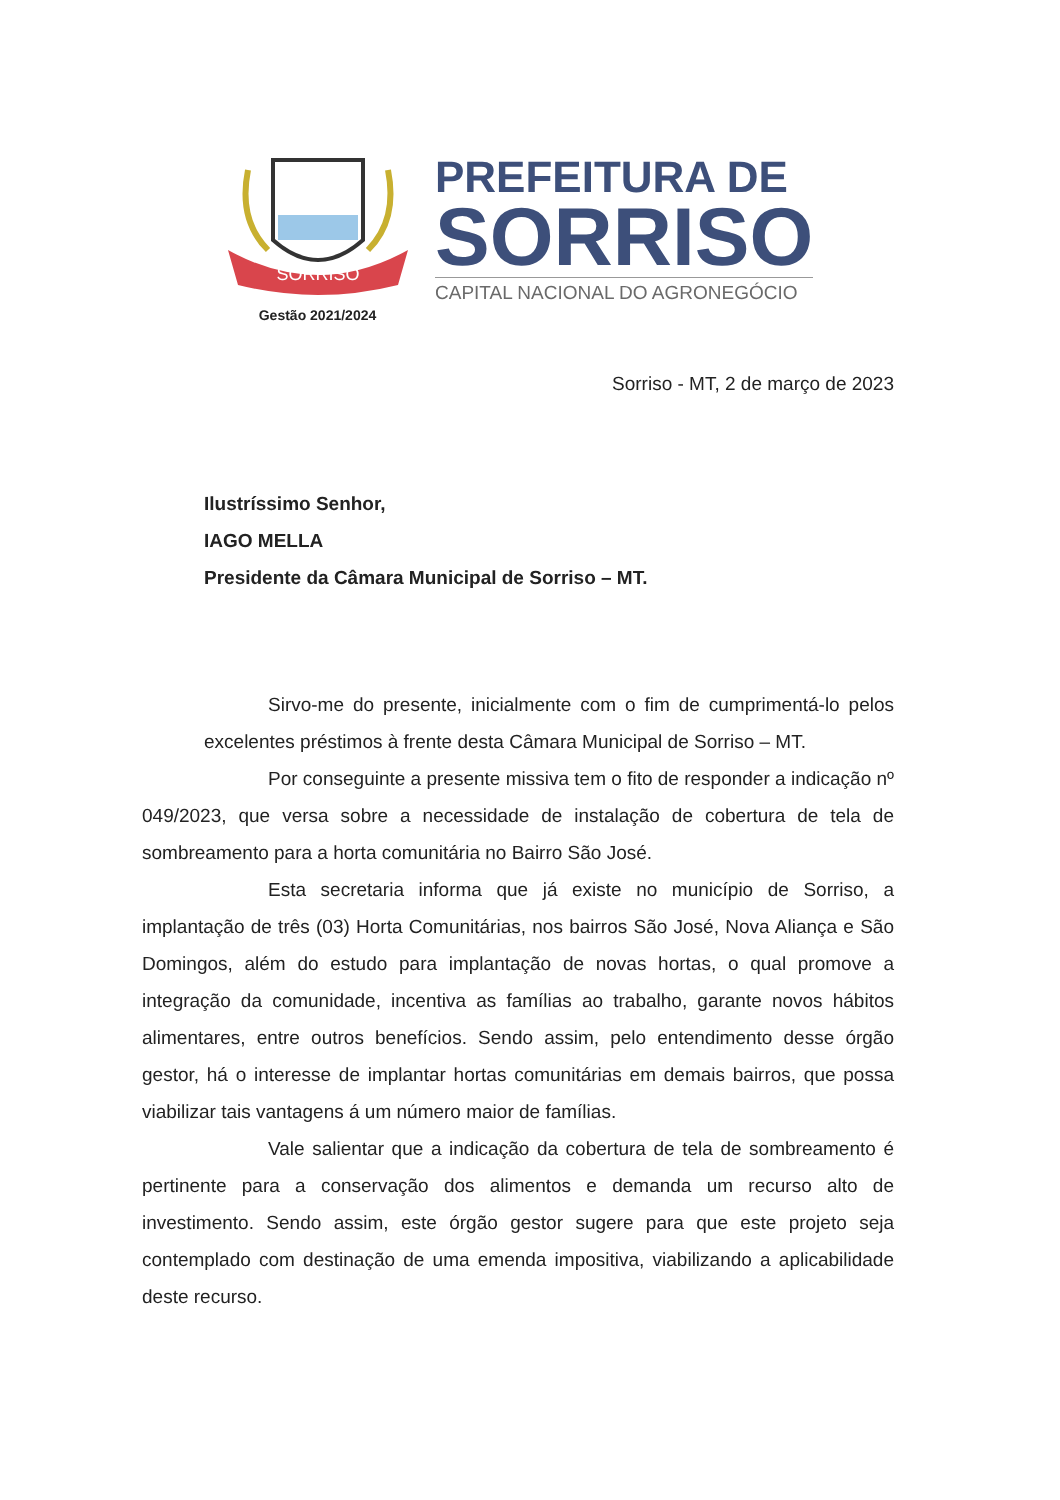SORRISO
Gestão 2021/2024
PREFEITURA DE
SORRISO
CAPITAL NACIONAL DO AGRONEGÓCIO
Sorriso - MT, 2 de março de 2023
Ilustríssimo Senhor,
IAGO MELLA
Presidente da Câmara Municipal de Sorriso – MT.
Sirvo-me do presente, inicialmente com o fim de cumprimentá-lo pelos excelentes préstimos à frente desta Câmara Municipal de Sorriso – MT.
Por conseguinte a presente missiva tem o fito de responder a indicação nº 049/2023, que versa sobre a necessidade de instalação de cobertura de tela de sombreamento para a horta comunitária no Bairro São José.
Esta secretaria informa que já existe no município de Sorriso, a implantação de três (03) Horta Comunitárias, nos bairros São José, Nova Aliança e São Domingos, além do estudo para implantação de novas hortas, o qual promove a integração da comunidade, incentiva as famílias ao trabalho, garante novos hábitos alimentares, entre outros benefícios. Sendo assim, pelo entendimento desse órgão gestor, há o interesse de implantar hortas comunitárias em demais bairros, que possa viabilizar tais vantagens á um número maior de famílias.
Vale salientar que a indicação da cobertura de tela de sombreamento é pertinente para a conservação dos alimentos e demanda um recurso alto de investimento. Sendo assim, este órgão gestor sugere para que este projeto seja contemplado com destinação de uma emenda impositiva, viabilizando a aplicabilidade deste recurso.